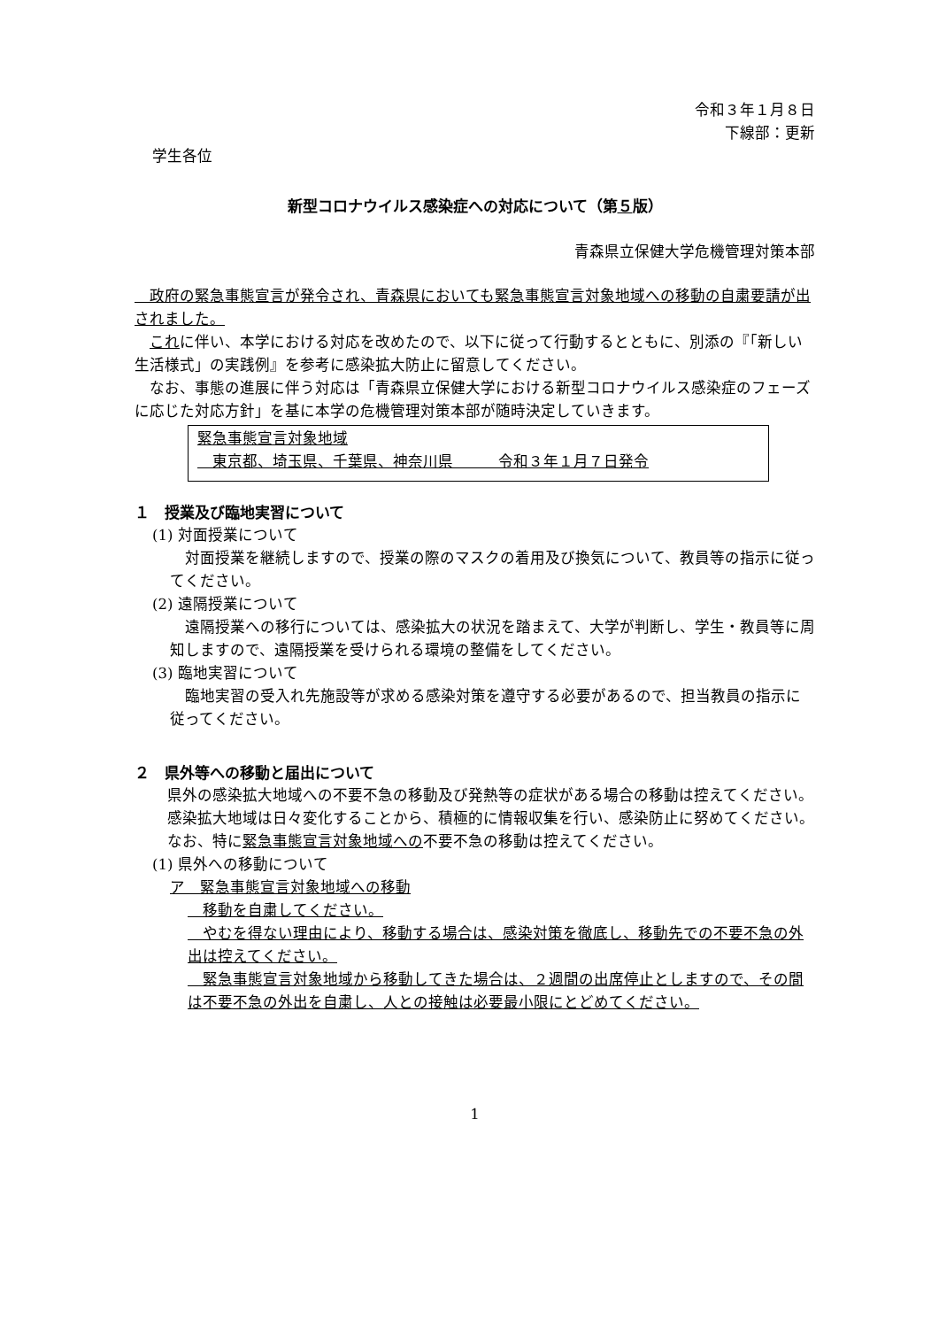令和３年１月８日
下線部：更新
学生各位
新型コロナウイルス感染症への対応について（第５版）
青森県立保健大学危機管理対策本部
　政府の緊急事態宣言が発令され、青森県においても緊急事態宣言対象地域への移動の自粛要請が出されました。
　これに伴い、本学における対応を改めたので、以下に従って行動するとともに、別添の『「新しい生活様式」の実践例』を参考に感染拡大防止に留意してください。
　なお、事態の進展に伴う対応は「青森県立保健大学における新型コロナウイルス感染症のフェーズに応じた対応方針」を基に本学の危機管理対策本部が随時決定していきます。
緊急事態宣言対象地域
　東京都、埼玉県、千葉県、神奈川県　　　令和３年１月７日発令
１　授業及び臨地実習について
(1) 対面授業について
　対面授業を継続しますので、授業の際のマスクの着用及び換気について、教員等の指示に従ってください。
(2) 遠隔授業について
　遠隔授業への移行については、感染拡大の状況を踏まえて、大学が判断し、学生・教員等に周知しますので、遠隔授業を受けられる環境の整備をしてください。
(3) 臨地実習について
　臨地実習の受入れ先施設等が求める感染対策を遵守する必要があるので、担当教員の指示に従ってください。
２　県外等への移動と届出について
　県外の感染拡大地域への不要不急の移動及び発熱等の症状がある場合の移動は控えてください。
　感染拡大地域は日々変化することから、積極的に情報収集を行い、感染防止に努めてください。
　なお、特に緊急事態宣言対象地域への不要不急の移動は控えてください。
(1) 県外への移動について
ア　緊急事態宣言対象地域への移動
　移動を自粛してください。
　やむを得ない理由により、移動する場合は、感染対策を徹底し、移動先での不要不急の外出は控えてください。
　緊急事態宣言対象地域から移動してきた場合は、２週間の出席停止としますので、その間は不要不急の外出を自粛し、人との接触は必要最小限にとどめてください。
1